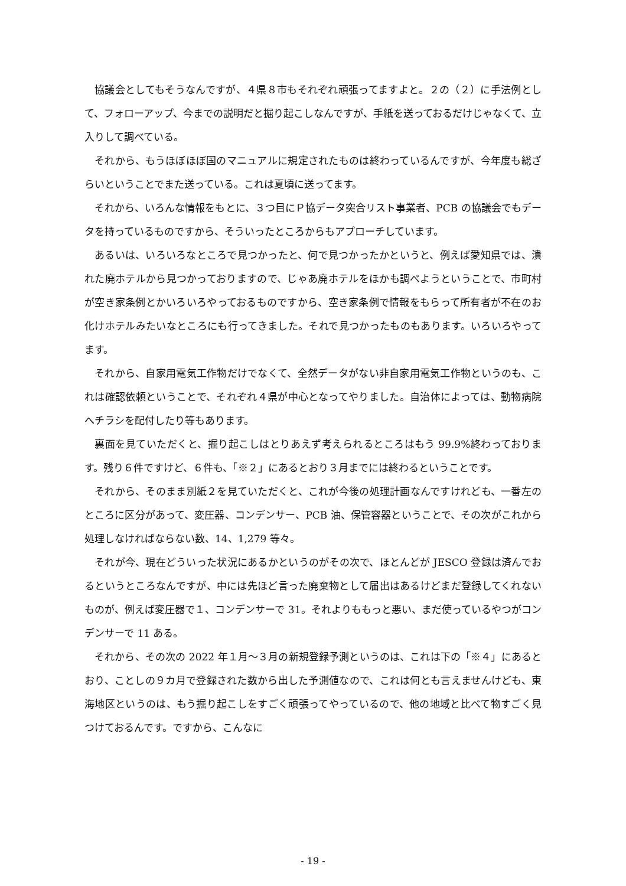協議会としてもそうなんですが、４県８市もそれぞれ頑張ってますよと。２の（２）に手法例として、フォローアップ、今までの説明だと掘り起こしなんですが、手紙を送っておるだけじゃなくて、立入りして調べている。
それから、もうほぼほぼ国のマニュアルに規定されたものは終わっているんですが、今年度も総ざらいということでまた送っている。これは夏頃に送ってます。
それから、いろんな情報をもとに、３つ目にＰ協データ突合リスト事業者、PCB の協議会でもデータを持っているものですから、そういったところからもアプローチしています。
あるいは、いろいろなところで見つかったと、何で見つかったかというと、例えば愛知県では、潰れた廃ホテルから見つかっておりますので、じゃあ廃ホテルをほかも調べようということで、市町村が空き家条例とかいろいろやっておるものですから、空き家条例で情報をもらって所有者が不在のお化けホテルみたいなところにも行ってきました。それで見つかったものもあります。いろいろやってます。
それから、自家用電気工作物だけでなくて、全然データがない非自家用電気工作物というのも、これは確認依頼ということで、それぞれ４県が中心となってやりました。自治体によっては、動物病院へチラシを配付したり等もあります。
裏面を見ていただくと、掘り起こしはとりあえず考えられるところはもう 99.9%終わっております。残り６件ですけど、６件も、「※２」にあるとおり３月までには終わるということです。
それから、そのまま別紙２を見ていただくと、これが今後の処理計画なんですけれども、一番左のところに区分があって、変圧器、コンデンサー、PCB 油、保管容器ということで、その次がこれから処理しなければならない数、14、1,279 等々。
それが今、現在どういった状況にあるかというのがその次で、ほとんどが JESCO 登録は済んでおるというところなんですが、中には先ほど言った廃棄物として届出はあるけどまだ登録してくれないものが、例えば変圧器で１、コンデンサーで 31。それよりももっと悪い、まだ使っているやつがコンデンサーで 11 ある。
それから、その次の 2022 年１月～３月の新規登録予測というのは、これは下の「※４」にあるとおり、ことしの９カ月で登録された数から出した予測値なので、これは何とも言えませんけども、東海地区というのは、もう掘り起こしをすごく頑張ってやっているので、他の地域と比べて物すごく見つけておるんです。ですから、こんなに
- 19 -